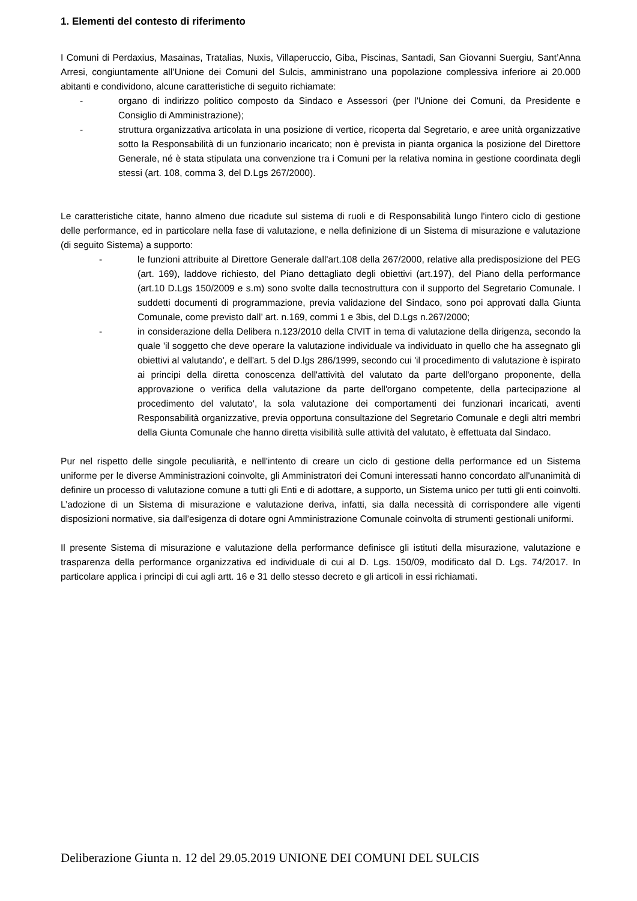1. Elementi del contesto di riferimento
I Comuni di Perdaxius, Masainas, Tratalias, Nuxis, Villaperuccio, Giba, Piscinas, Santadi, San Giovanni Suergiu, Sant’Anna Arresi, congiuntamente all’Unione dei Comuni del Sulcis, amministrano una popolazione complessiva inferiore ai 20.000 abitanti e condividono, alcune caratteristiche di seguito richiamate:
- organo di indirizzo politico composto da Sindaco e Assessori (per l’Unione dei Comuni, da Presidente e Consiglio di Amministrazione);
- struttura organizzativa articolata in una posizione di vertice, ricoperta dal Segretario, e aree unità organizzative sotto la Responsabilità di un funzionario incaricato; non è prevista in pianta organica la posizione del Direttore Generale, né è stata stipulata una convenzione tra i Comuni per la relativa nomina in gestione coordinata degli stessi (art. 108, comma 3, del D.Lgs 267/2000).
Le caratteristiche citate, hanno almeno due ricadute sul sistema di ruoli e di Responsabilità lungo l'intero ciclo di gestione delle performance, ed in particolare nella fase di valutazione, e nella definizione di un Sistema di misurazione e valutazione (di seguito Sistema) a supporto:
- le funzioni attribuite al Direttore Generale dall'art.108 della 267/2000, relative alla predisposizione del PEG (art. 169), laddove richiesto, del Piano dettagliato degli obiettivi (art.197), del Piano della performance (art.10 D.Lgs 150/2009 e s.m) sono svolte dalla tecnostruttura con il supporto del Segretario Comunale. I suddetti documenti di programmazione, previa validazione del Sindaco, sono poi approvati dalla Giunta Comunale, come previsto dall’ art. n.169, commi 1 e 3bis, del D.Lgs n.267/2000;
- in considerazione della Delibera n.123/2010 della CIVIT in tema di valutazione della dirigenza, secondo la quale 'il soggetto che deve operare la valutazione individuale va individuato in quello che ha assegnato gli obiettivi al valutando', e dell'art. 5 del D.lgs 286/1999, secondo cui 'il procedimento di valutazione è ispirato ai principi della diretta conoscenza dell'attività del valutato da parte dell'organo proponente, della approvazione o verifica della valutazione da parte dell'organo competente, della partecipazione al procedimento del valutato', la sola valutazione dei comportamenti dei funzionari incaricati, aventi Responsabilità organizzative, previa opportuna consultazione del Segretario Comunale e degli altri membri della Giunta Comunale che hanno diretta visibilità sulle attività del valutato, è effettuata dal Sindaco.
Pur nel rispetto delle singole peculiarità, e nell'intento di creare un ciclo di gestione della performance ed un Sistema uniforme per le diverse Amministrazioni coinvolte, gli Amministratori dei Comuni interessati hanno concordato all'unanimità di definire un processo di valutazione comune a tutti gli Enti e di adottare, a supporto, un Sistema unico per tutti gli enti coinvolti. L’adozione di un Sistema di misurazione e valutazione deriva, infatti, sia dalla necessità di corrispondere alle vigenti disposizioni normative, sia dall’esigenza di dotare ogni Amministrazione Comunale coinvolta di strumenti gestionali uniformi.
Il presente Sistema di misurazione e valutazione della performance definisce gli istituti della misurazione, valutazione e trasparenza della performance organizzativa ed individuale di cui al D. Lgs. 150/09, modificato dal D. Lgs. 74/2017. In particolare applica i principi di cui agli artt. 16 e 31 dello stesso decreto e gli articoli in essi richiamati.
Deliberazione Giunta n. 12 del 29.05.2019 UNIONE DEI COMUNI DEL SULCIS